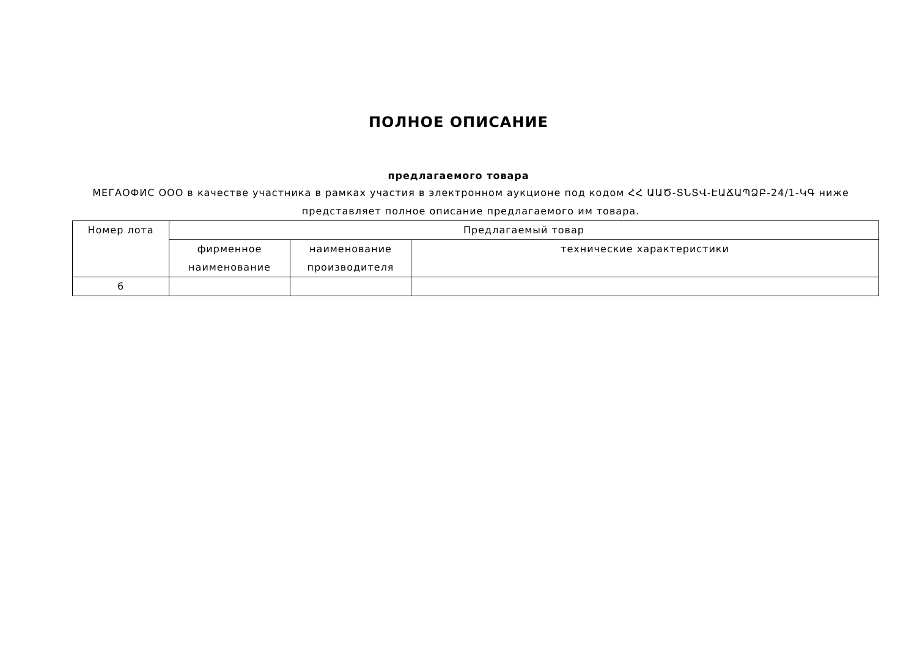ПОЛНОЕ ОПИСАНИЕ
предлагаемого товара
МЕГАОФИС ООО в качестве участника в рамках участия в электронном аукционе под кодом ՀՀ ԱԱԾ-ՏՆՏՎ-ԷԱՃԱՊՁԲ-24/1-ԿԳ ниже представляет полное описание предлагаемого им товара.
| Номер лота | Предлагаемый товар | | |
| --- | --- | --- | --- |
| | фирменное наименование | наименование производителя | технические характеристики |
| 6 | | | |